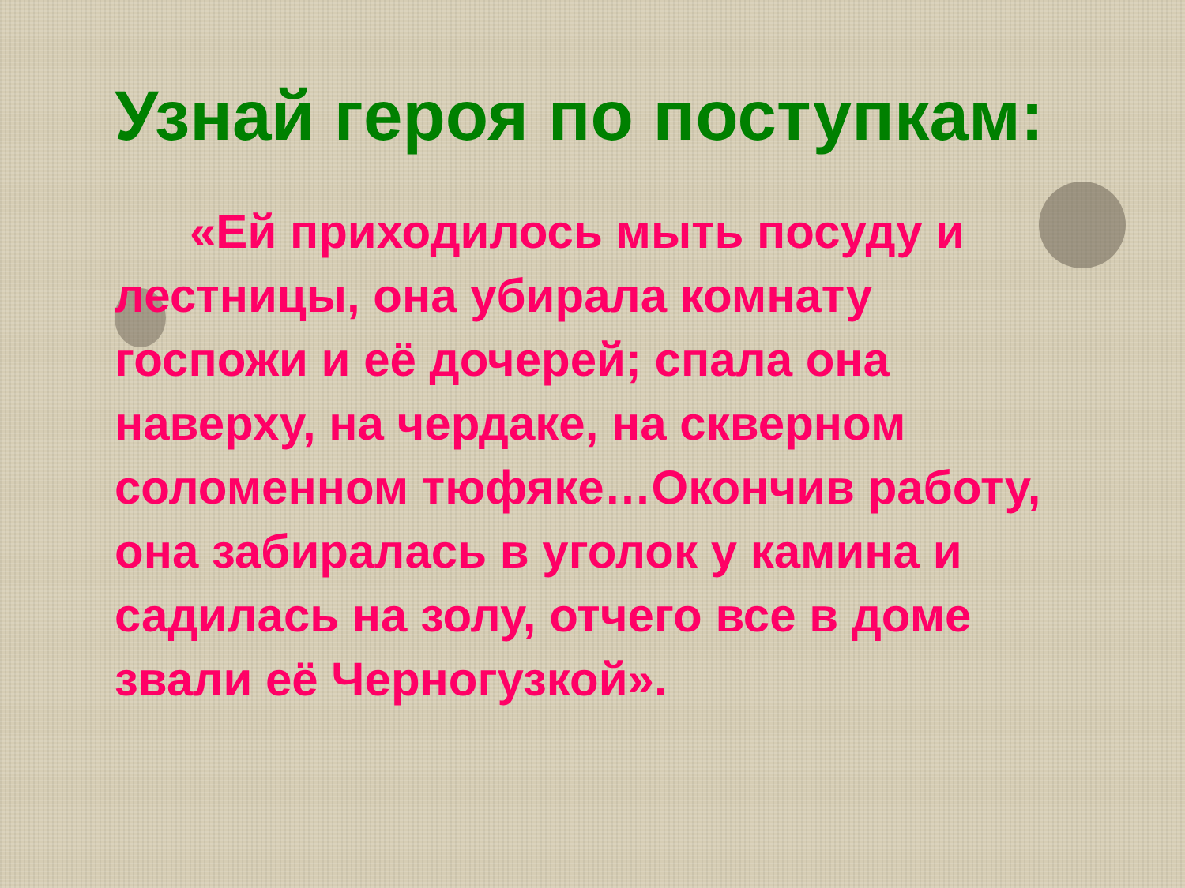Узнай героя по поступкам:
«Ей приходилось мыть посуду и лестницы, она убирала комнату госпожи и её дочерей; спала она наверху, на чердаке, на скверном соломенном тюфяке…Окончив работу, она забиралась в уголок у камина и садилась на золу, отчего все в доме звали её Черногузкой».